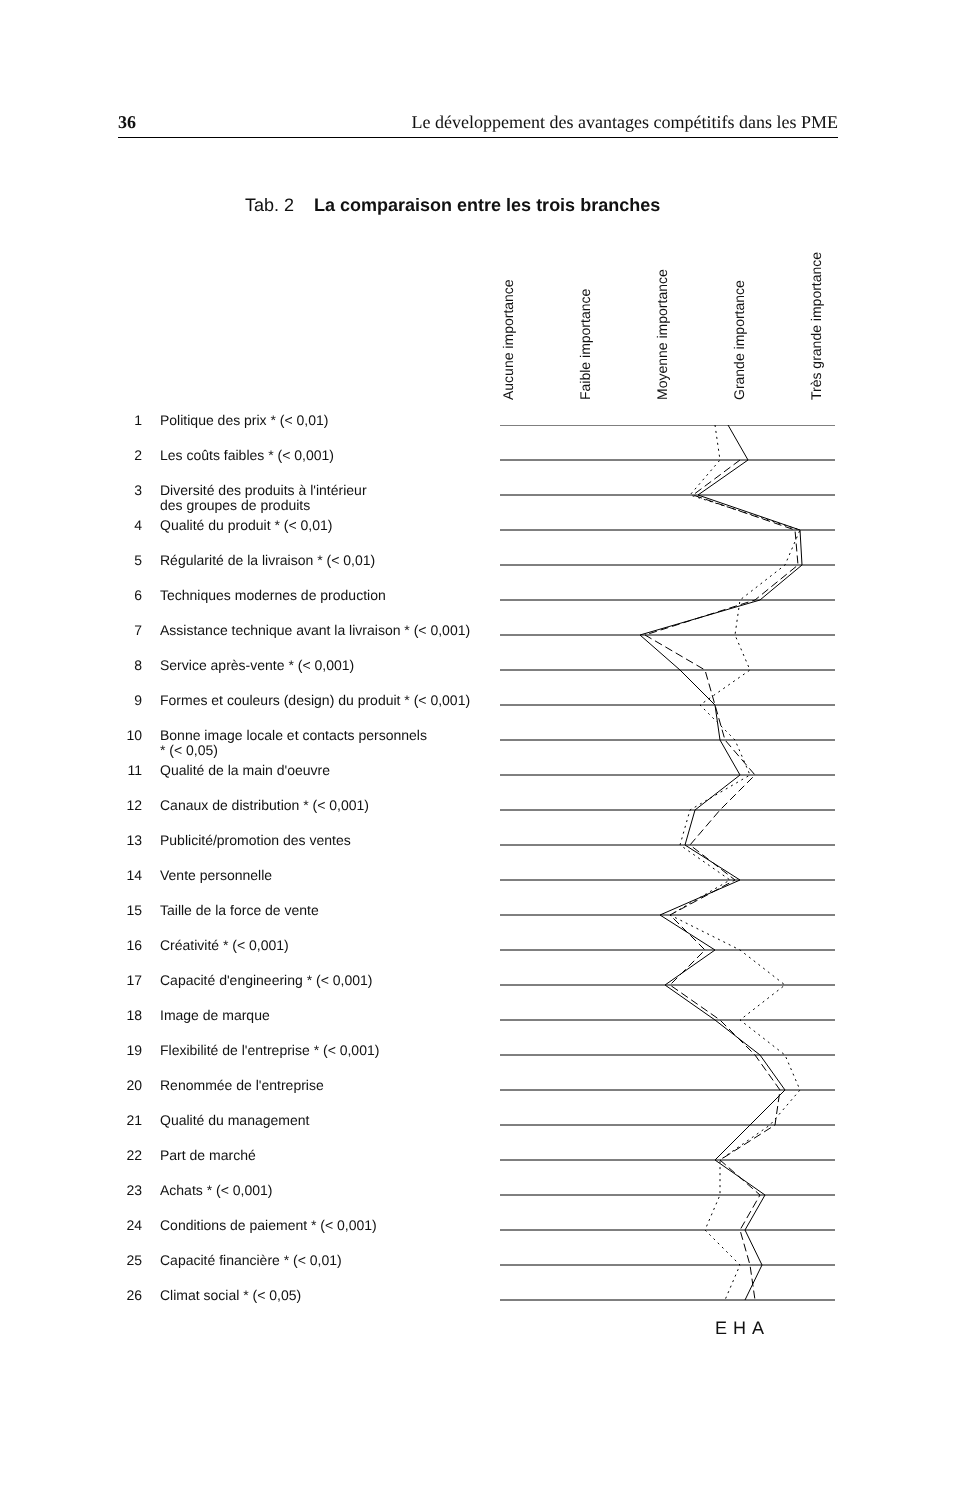36 Le développement des avantages compétitifs dans les PME
Tab. 2 La comparaison entre les trois branches
Aucune importance
Faible importance
Moyenne importance
Grande importance
Très grande importance
| 1 | Politique des prix * (< 0,01) |
| 2 | Les coûts faibles * (< 0,001) |
| 3 | Diversité des produits à l'intérieur des groupes de produits |
| 4 | Qualité du produit * (< 0,01) |
| 5 | Régularité de la livraison * (< 0,01) |
| 6 | Techniques modernes de production |
| 7 | Assistance technique avant la livraison * (< 0,001) |
| 8 | Service après-vente * (< 0,001) |
| 9 | Formes et couleurs (design) du produit * (< 0,001) |
| 10 | Bonne image locale et contacts personnels * (< 0,05) |
| 11 | Qualité de la main d'oeuvre |
| 12 | Canaux de distribution * (< 0,001) |
| 13 | Publicité/promotion des ventes |
| 14 | Vente personnelle |
| 15 | Taille de la force de vente |
| 16 | Créativité * (< 0,001) |
| 17 | Capacité d'engineering * (< 0,001) |
| 18 | Image de marque |
| 19 | Flexibilité de l'entreprise * (< 0,001) |
| 20 | Renommée de l'entreprise |
| 21 | Qualité du management |
| 22 | Part de marché |
| 23 | Achats * (< 0,001) |
| 24 | Conditions de paiement * (< 0,001) |
| 25 | Capacité financière * (< 0,01) |
| 26 | Climat social * (< 0,05) |
EHA